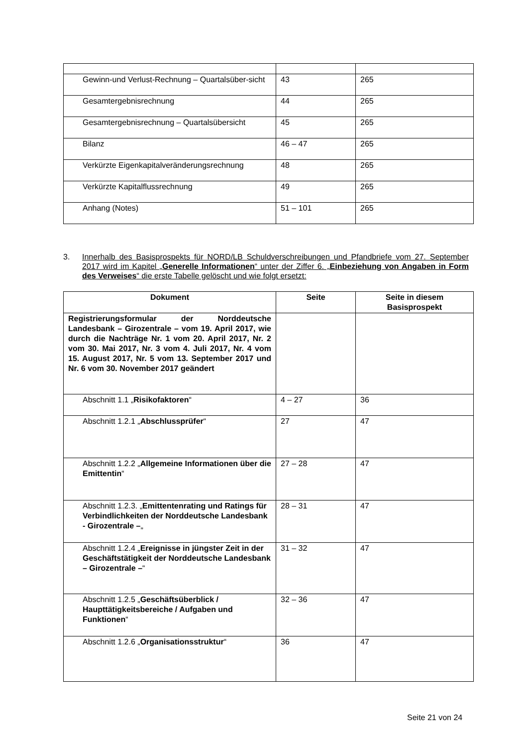| Gewinn-und Verlust-Rechnung – Quartalsüber-sicht | 43 | 265 |
| Gesamtergebnisrechnung | 44 | 265 |
| Gesamtergebnisrechnung – Quartalsübersicht | 45 | 265 |
| Bilanz | 46 – 47 | 265 |
| Verkürzte Eigenkapitalveränderungsrechnung | 48 | 265 |
| Verkürzte Kapitalflussrechnung | 49 | 265 |
| Anhang (Notes) | 51 – 101 | 265 |
3. Innerhalb des Basisprospekts für NORD/LB Schuldverschreibungen und Pfandbriefe vom 27. September 2017 wird im Kapitel „Generelle Informationen“ unter der Ziffer 6. „Einbeziehung von Angaben in Form des Verweises“ die erste Tabelle gelöscht und wie folgt ersetzt:
| Dokument | Seite | Seite in diesem Basisprospekt |
| --- | --- | --- |
| Registrierungsformular der Norddeutsche Landesbank – Girozentrale – vom 19. April 2017, wie durch die Nachträge Nr. 1 vom 20. April 2017, Nr. 2 vom 30. Mai 2017, Nr. 3 vom 4. Juli 2017, Nr. 4 vom 15. August 2017, Nr. 5 vom 13. September 2017 und Nr. 6 vom 30. November 2017 geändert | | |
| Abschnitt 1.1 „ Risikofaktoren “ | 4 – 27 | 36 |
| Abschnitt 1.2.1 „ Abschlussprüfer “ | 27 | 47 |
| Abschnitt 1.2.2 „ Allgemeine Informationen über die Emittentin “ | 27 – 28 | 47 |
| Abschnitt 1.2.3. „ Emittentenrating und Ratings für Verbindlichkeiten der Norddeutsche Landesbank - Girozentrale – „ | 28 – 31 | 47 |
| Abschnitt 1.2.4 „ Ereignisse in jüngster Zeit in der Geschäftstätigkeit der Norddeutsche Landesbank – Girozentrale – “ | 31 – 32 | 47 |
| Abschnitt 1.2.5 „ Geschäftsüberblick / Haupttätigkeitsbereiche / Aufgaben und Funktionen “ | 32 – 36 | 47 |
| Abschnitt 1.2.6 „ Organisationsstruktur “ | 36 | 47 |
Seite 21 von 24